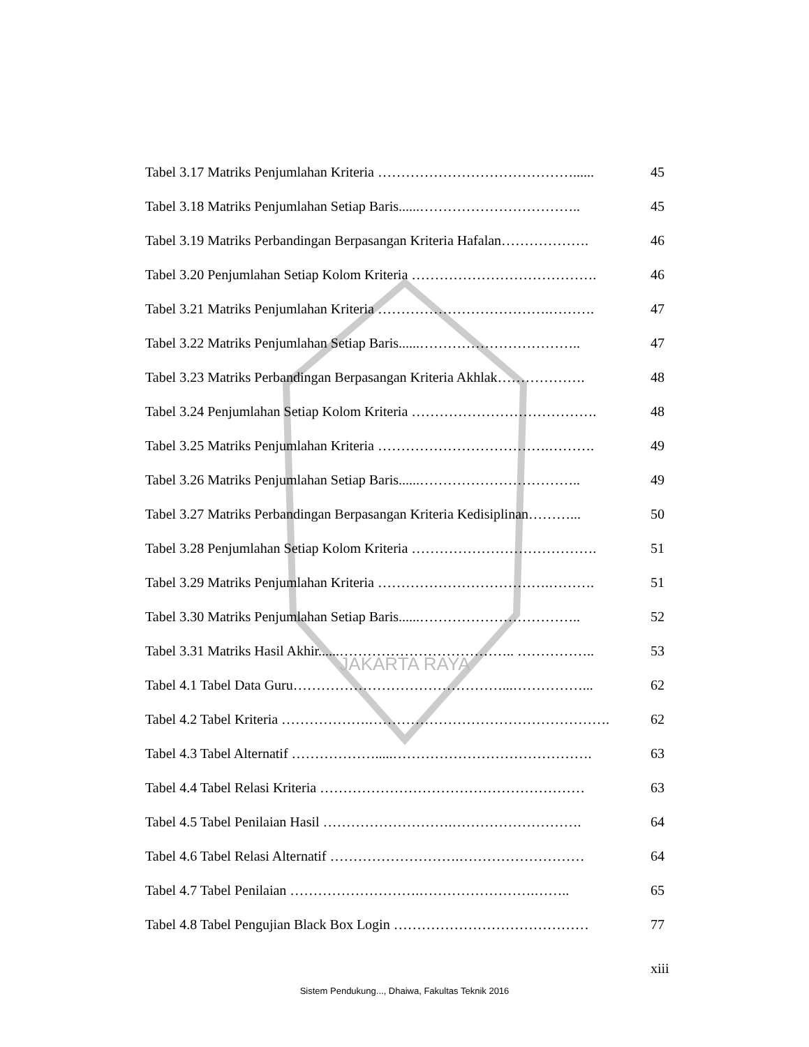JAKARTA RAYA
Tabel 3.17 Matriks Penjumlahan Kriteria ……………………………………...... 45
Tabel 3.18 Matriks Penjumlahan Setiap Baris......…………………………….. 45
Tabel 3.19 Matriks Perbandingan Berpasangan Kriteria Hafalan………………. 46
Tabel 3.20 Penjumlahan Setiap Kolom Kriteria …………………………………. 46
Tabel 3.21 Matriks Penjumlahan Kriteria ……………………………….………. 47
Tabel 3.22 Matriks Penjumlahan Setiap Baris......…………………………….. 47
Tabel 3.23 Matriks Perbandingan Berpasangan Kriteria Akhlak………………. 48
Tabel 3.24 Penjumlahan Setiap Kolom Kriteria …………………………………. 48
Tabel 3.25 Matriks Penjumlahan Kriteria ……………………………….………. 49
Tabel 3.26 Matriks Penjumlahan Setiap Baris......…………………………….. 49
Tabel 3.27 Matriks Perbandingan Berpasangan Kriteria Kedisiplinan………... 50
Tabel 3.28 Penjumlahan Setiap Kolom Kriteria …………………………………. 51
Tabel 3.29 Matriks Penjumlahan Kriteria ……………………………….………. 51
Tabel 3.30 Matriks Penjumlahan Setiap Baris......…………………………….. 52
Tabel 3.31 Matriks Hasil Akhir......……………………………….. …………….. 53
Tabel 4.1 Tabel Data Guru………………………………………...……………... 62
Tabel 4.2 Tabel Kriteria ……………….……………………………………………. 62
Tabel 4.3 Tabel Alternatif ……………….....……………………………………. 63
Tabel 4.4 Tabel Relasi Kriteria ………………………………………………… 63
Tabel 4.5 Tabel Penilaian Hasil ……………………….………………………. 64
Tabel 4.6 Tabel Relasi Alternatif ……………………….……………………… 64
Tabel 4.7 Tabel Penilaian ……………………….…………………….…….. 65
Tabel 4.8 Tabel Pengujian Black Box Login …………………………………… 77
xiii
Sistem Pendukung..., Dhaiwa, Fakultas Teknik 2016